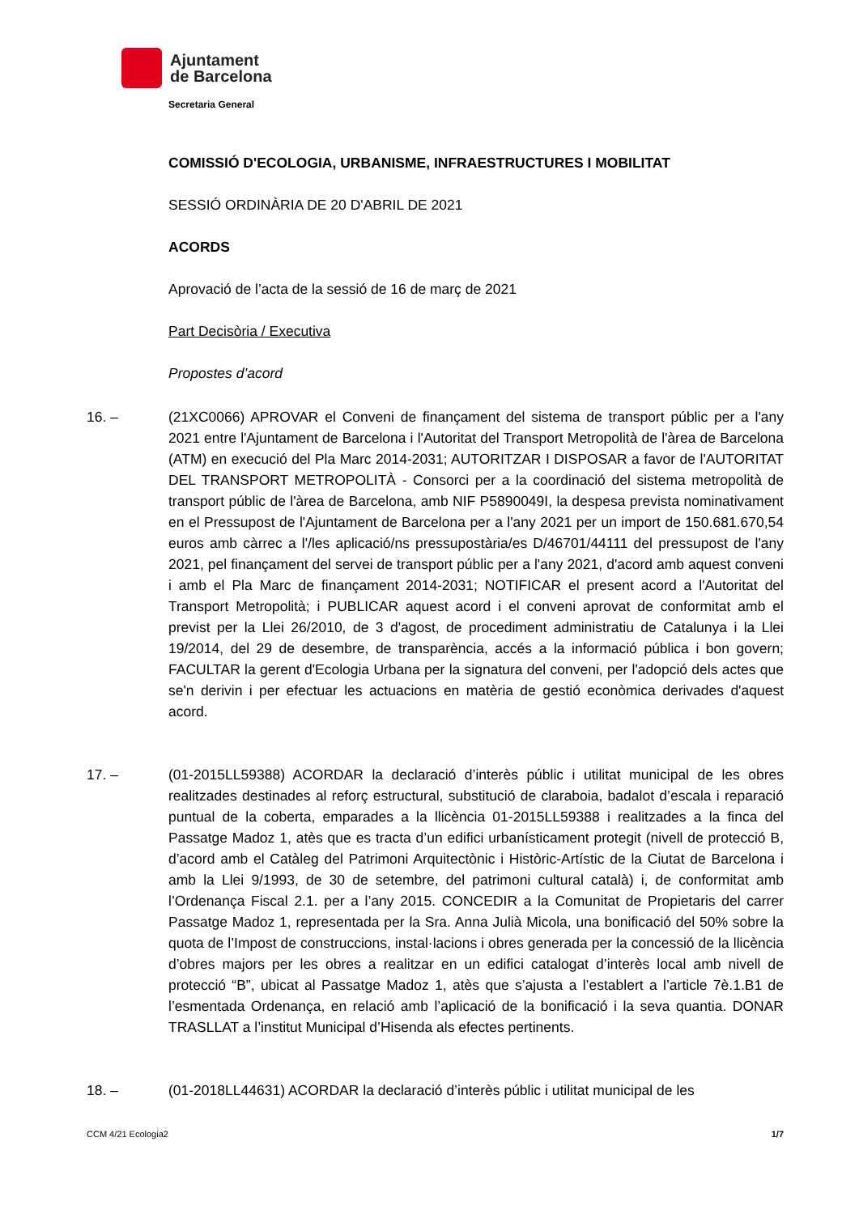Ajuntament
de Barcelona
Secretaria General
COMISSIÓ D'ECOLOGIA, URBANISME, INFRAESTRUCTURES I MOBILITAT
SESSIÓ ORDINÀRIA DE 20 D'ABRIL DE 2021
ACORDS
Aprovació de l’acta de la sessió de 16 de març de 2021
Part Decisòria / Executiva
Propostes d’acord
16. – (21XC0066) APROVAR el Conveni de finançament del sistema de transport públic per a l'any 2021 entre l'Ajuntament de Barcelona i l'Autoritat del Transport Metropolità de l'àrea de Barcelona (ATM) en execució del Pla Marc 2014-2031; AUTORITZAR I DISPOSAR a favor de l'AUTORITAT DEL TRANSPORT METROPOLITÀ - Consorci per a la coordinació del sistema metropolità de transport públic de l'àrea de Barcelona, amb NIF P5890049I, la despesa prevista nominativament en el Pressupost de l'Ajuntament de Barcelona per a l'any 2021 per un import de 150.681.670,54 euros amb càrrec a l'/les aplicació/ns pressupostària/es D/46701/44111 del pressupost de l'any 2021, pel finançament del servei de transport públic per a l'any 2021, d'acord amb aquest conveni i amb el Pla Marc de finançament 2014-2031; NOTIFICAR el present acord a l'Autoritat del Transport Metropolità; i PUBLICAR aquest acord i el conveni aprovat de conformitat amb el previst per la Llei 26/2010, de 3 d'agost, de procediment administratiu de Catalunya i la Llei 19/2014, del 29 de desembre, de transparència, accés a la informació pública i bon govern; FACULTAR la gerent d'Ecologia Urbana per la signatura del conveni, per l'adopció dels actes que se'n derivin i per efectuar les actuacions en matèria de gestió econòmica derivades d'aquest acord.
17. – (01-2015LL59388) ACORDAR la declaració d’interès públic i utilitat municipal de les obres realitzades destinades al reforç estructural, substitució de claraboia, badalot d’escala i reparació puntual de la coberta, emparades a la llicència 01-2015LL59388 i realitzades a la finca del Passatge Madoz 1, atès que es tracta d’un edifici urbanísticament protegit (nivell de protecció B, d’acord amb el Catàleg del Patrimoni Arquitectònic i Històric-Artístic de la Ciutat de Barcelona i amb la Llei 9/1993, de 30 de setembre, del patrimoni cultural català) i, de conformitat amb l’Ordenança Fiscal 2.1. per a l’any 2015. CONCEDIR a la Comunitat de Propietaris del carrer Passatge Madoz 1, representada per la Sra. Anna Julià Micola, una bonificació del 50% sobre la quota de l’Impost de construccions, instal·lacions i obres generada per la concessió de la llicència d’obres majors per les obres a realitzar en un edifici catalogat d’interès local amb nivell de protecció “B”, ubicat al Passatge Madoz 1, atès que s’ajusta a l’establert a l’article 7è.1.B1 de l’esmentada Ordenança, en relació amb l’aplicació de la bonificació i la seva quantia. DONAR TRASLLAT a l’institut Municipal d’Hisenda als efectes pertinents.
18. – (01-2018LL44631) ACORDAR la declaració d’interès públic i utilitat municipal de les
CCM 4/21 Ecologia2 1/7